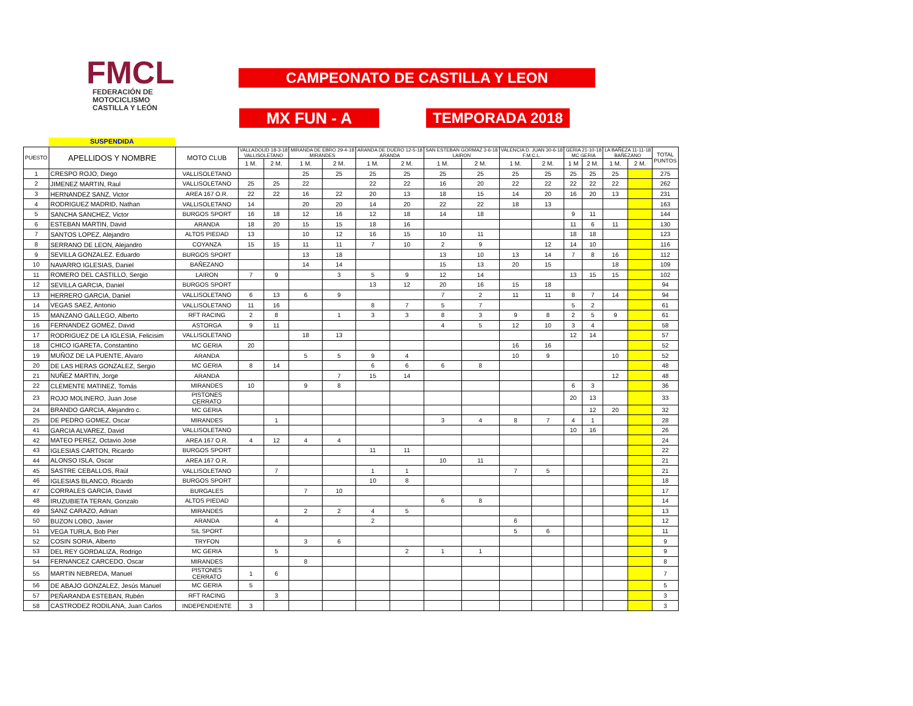FMCL
FEDERACIÓN DE MOTOCICLISMO
CASTILLA Y LEÓN
CAMPEONATO DE CASTILLA Y LEON
MX FUN - A TEMPORADA 2018
SUSPENDIDA
| PUESTO | APELLIDOS Y NOMBRE | MOTO CLUB | VALLADOLID 18-3-18 VALLISOLETANO | | MIRANDA DE EBRO 29-4-18 MIRANDES | | ARANDA DE DUERO 12-5-18 ARANDA | | SAN ESTEBAN GORMAZ 3-6-18 LAIRON | | VALENCIA D. JUAN 30-6-18 F.M.C.L. | | GERIA 21-10-18 MC GERIA | | LA BAÑEZA 11-11-18 BAÑEZANO | | TOTAL PUNTOS |
| --- | --- | --- | --- | --- | --- | --- | --- | --- | --- | --- | --- | --- | --- | --- | --- | --- | --- |
| | | | 1 M. | 2 M. | 1 M. | 2 M. | 1 M. | 2 M. | 1 M. | 2 M. | 1 M. | 2 M. | 1 M | 2 M. | 1 M. | 2 M. | |
| 1 | CRESPO ROJO, Diego | VALLISOLETANO | | | 25 | 25 | 25 | 25 | 25 | 25 | 25 | 25 | 25 | 25 | 25 | | 275 |
| 2 | JIMENEZ MARTIN, Raul | VALLISOLETANO | 25 | 25 | 22 | | 22 | 22 | 16 | 20 | 22 | 22 | 22 | 22 | 22 | | 262 |
| 3 | HERNANDEZ SANZ, Victor | AREA 167 O.R. | 22 | 22 | 16 | 22 | 20 | 13 | 18 | 15 | 14 | 20 | 16 | 20 | 13 | | 231 |
| 4 | RODRIGUEZ MADRID, Nathan | VALLISOLETANO | 14 | | 20 | 20 | 14 | 20 | 22 | 22 | 18 | 13 | | | | | 163 |
| 5 | SANCHA SANCHEZ, Victor | BURGOS SPORT | 16 | 18 | 12 | 16 | 12 | 18 | 14 | 18 | | | 9 | 11 | | | 144 |
| 6 | ESTEBAN MARTIN, David | ARANDA | 18 | 20 | 15 | 15 | 18 | 16 | | | | | 11 | 6 | 11 | | 130 |
| 7 | SANTOS LOPEZ, Alejandro | ALTOS PIEDAD | 13 | | 10 | 12 | 16 | 15 | 10 | 11 | | | 18 | 18 | | | 123 |
| 8 | SERRANO DE LEON, Alejandro | COYANZA | 15 | 15 | 11 | 11 | 7 | 10 | 2 | 9 | | 12 | 14 | 10 | | | 116 |
| 9 | SEVILLA GONZALEZ. Eduardo | BURGOS SPORT | | | 13 | 18 | | | 13 | 10 | 13 | 14 | 7 | 8 | 16 | | 112 |
| 10 | NAVARRO IGLESIAS, Daniel | BAÑEZANO | | | 14 | 14 | | | 15 | 13 | 20 | 15 | | | 18 | | 109 |
| 11 | ROMERO DEL CASTILLO, Sergio | LAIRON | 7 | 9 | | 3 | 5 | 9 | 12 | 14 | | | 13 | 15 | 15 | | 102 |
| 12 | SEVILLA GARCIA, Daniel | BURGOS SPORT | | | | | 13 | 12 | 20 | 16 | 15 | 18 | | | | | 94 |
| 13 | HERRERO GARCIA, Daniel | VALLISOLETANO | 6 | 13 | 6 | 9 | | | 7 | 2 | 11 | 11 | 8 | 7 | 14 | | 94 |
| 14 | VEGAS SAEZ, Antonio | VALLISOLETANO | 11 | 16 | | | 8 | 7 | 5 | 7 | | | 5 | 2 | | | 61 |
| 15 | MANZANO GALLEGO, Alberto | RFT RACING | 2 | 8 | | 1 | 3 | 3 | 8 | 3 | 9 | 8 | 2 | 5 | 9 | | 61 |
| 16 | FERNANDEZ GOMEZ, David | ASTORGA | 9 | 11 | | | | | 4 | 5 | 12 | 10 | 3 | 4 | | | 58 |
| 17 | RODRIGUEZ DE LA IGLESIA, Felicisim | VALLISOLETANO | | | 18 | 13 | | | | | | | 12 | 14 | | | 57 |
| 18 | CHICO IGARETA, Constantino | MC GERIA | 20 | | | | | | | | 16 | 16 | | | | | 52 |
| 19 | MUÑOZ DE LA PUENTE, Alvaro | ARANDA | | | 5 | 5 | 9 | 4 | | | 10 | 9 | | | 10 | | 52 |
| 20 | DE LAS HERAS GONZALEZ, Sergio | MC GERIA | 8 | 14 | | | 6 | 6 | 6 | 8 | | | | | | | 48 |
| 21 | NUÑEZ MARTIN, Jorge | ARANDA | | | | 7 | 15 | 14 | | | | | | | 12 | | 48 |
| 22 | CLEMENTE MATINEZ, Tomás | MIRANDES | 10 | | 9 | 8 | | | | | | | 6 | 3 | | | 36 |
| 23 | ROJO MOLINERO, Juan Jose | PISTONES CERRATO | | | | | | | | | | | 20 | 13 | | | 33 |
| 24 | BRANDO GARCIA, Alejandro c. | MC GERIA | | | | | | | | | | | | 12 | 20 | | 32 |
| 25 | DE PEDRO GOMEZ, Oscar | MIRANDES | | 1 | | | | | 3 | 4 | 8 | 7 | 4 | 1 | | | 28 |
| 41 | GARCIA ALVAREZ, David | VALLISOLETANO | | | | | | | | | | | 10 | 16 | | | 26 |
| 42 | MATEO PEREZ, Octavio Jose | AREA 167 O.R. | 4 | 12 | 4 | 4 | | | | | | | | | | | 24 |
| 43 | IGLESIAS CARTON, Ricardo | BURGOS SPORT | | | | | 11 | 11 | | | | | | | | | 22 |
| 44 | ALONSO ISLA, Oscar | AREA 167 O.R. | | | | | | | 10 | 11 | | | | | | | 21 |
| 45 | SASTRE CEBALLOS, Raúl | VALLISOLETANO | | 7 | | | 1 | 1 | | | 7 | 5 | | | | | 21 |
| 46 | IGLESIAS BLANCO, Ricardo | BURGOS SPORT | | | | | 10 | 8 | | | | | | | | | 18 |
| 47 | CORRALES GARCIA, David | BURGALES | | | 7 | 10 | | | | | | | | | | | 17 |
| 48 | IRUZUBIETA TERAN, Gonzalo | ALTOS PIEDAD | | | | | | | 6 | 8 | | | | | | | 14 |
| 49 | SANZ CARAZO, Adrian | MIRANDES | | | 2 | 2 | 4 | 5 | | | | | | | | | 13 |
| 50 | BUZON LOBO, Javier | ARANDA | | 4 | | | 2 | | | | 6 | | | | | | 12 |
| 51 | VEGA TURLA, Bob Pier | SIL SPORT | | | | | | | | | 5 | 6 | | | | | 11 |
| 52 | COSIN SORIA, Alberto | TRYFON | | | 3 | 6 | | | | | | | | | | | 9 |
| 53 | DEL REY GORDALIZA, Rodrigo | MC GERIA | | 5 | | | | 2 | 1 | 1 | | | | | | | 9 |
| 54 | FERNANCEZ CARCEDO, Oscar | MIRANDES | | | 8 | | | | | | | | | | | | 8 |
| 55 | MARTIN NEBREDA, Manuel | PISTONES CERRATO | 1 | 6 | | | | | | | | | | | | | 7 |
| 56 | DE ABAJO GONZALEZ, Jesús Manuel | MC GERIA | 5 | | | | | | | | | | | | | | 5 |
| 57 | PEÑARANDA ESTEBAN, Rubén | RFT RACING | | 3 | | | | | | | | | | | | | 3 |
| 58 | CASTRODEZ RODILANA, Juan Carlos | INDEPENDIENTE | 3 | | | | | | | | | | | | | | 3 |